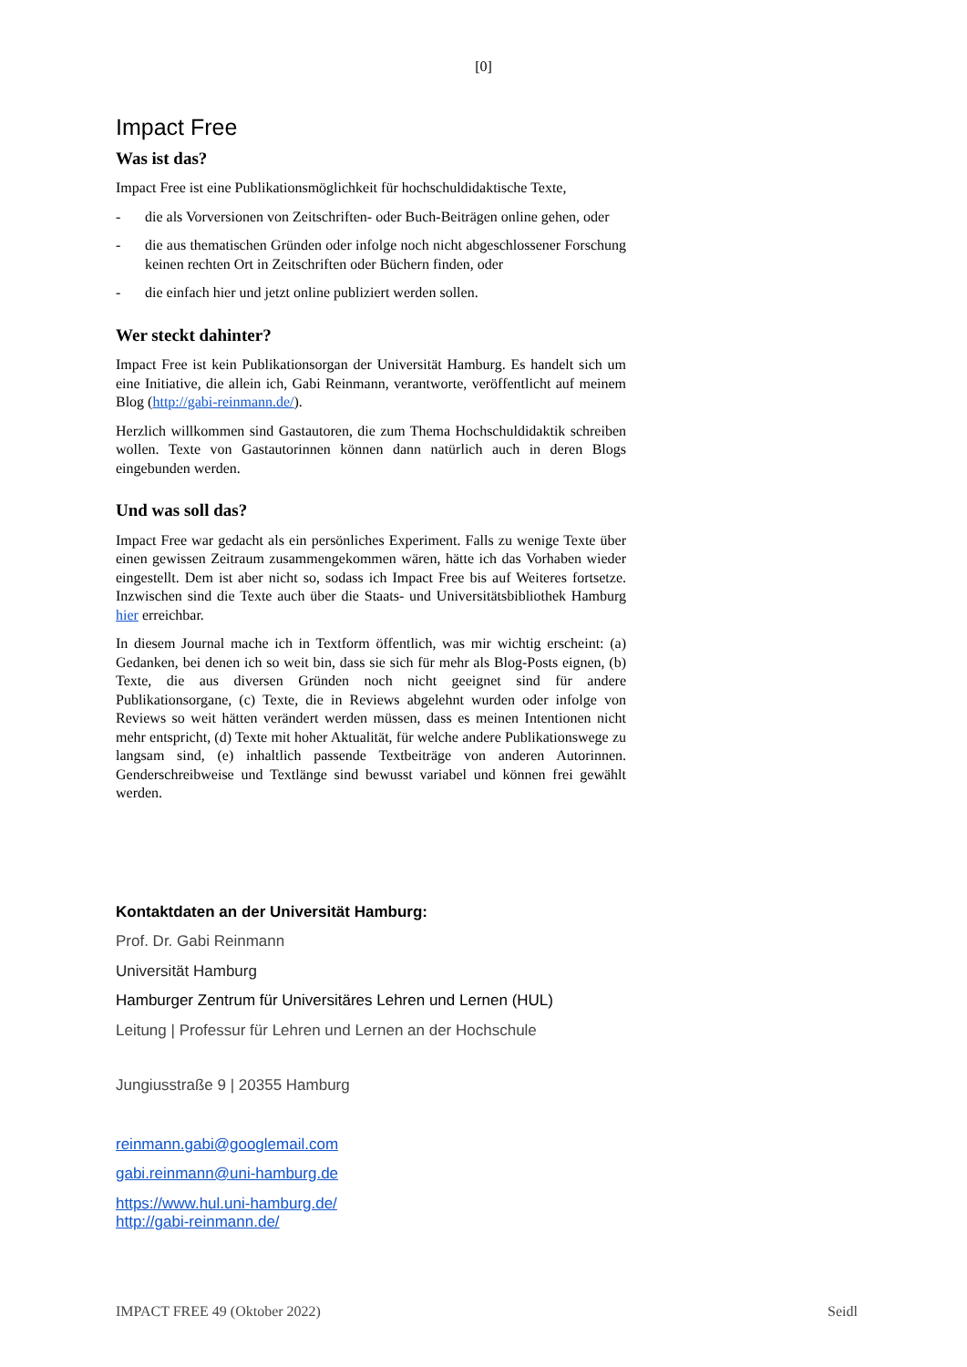[0]
Impact Free
Was ist das?
Impact Free ist eine Publikationsmöglichkeit für hochschuldidaktische Texte,
- die als Vorversionen von Zeitschriften- oder Buch-Beiträgen online gehen, oder
- die aus thematischen Gründen oder infolge noch nicht abgeschlossener Forschung keinen rechten Ort in Zeitschriften oder Büchern finden, oder
- die einfach hier und jetzt online publiziert werden sollen.
Wer steckt dahinter?
Impact Free ist kein Publikationsorgan der Universität Hamburg. Es handelt sich um eine Initiative, die allein ich, Gabi Reinmann, verantworte, veröffentlicht auf meinem Blog (http://gabi-reinmann.de/).
Herzlich willkommen sind Gastautoren, die zum Thema Hochschuldidaktik schreiben wollen. Texte von Gastautorinnen können dann natürlich auch in deren Blogs eingebunden werden.
Und was soll das?
Impact Free war gedacht als ein persönliches Experiment. Falls zu wenige Texte über einen gewissen Zeitraum zusammengekommen wären, hätte ich das Vorhaben wieder eingestellt. Dem ist aber nicht so, sodass ich Impact Free bis auf Weiteres fortsetze. Inzwischen sind die Texte auch über die Staats- und Universitätsbibliothek Hamburg hier erreichbar.
In diesem Journal mache ich in Textform öffentlich, was mir wichtig erscheint: (a) Gedanken, bei denen ich so weit bin, dass sie sich für mehr als Blog-Posts eignen, (b) Texte, die aus diversen Gründen noch nicht geeignet sind für andere Publikationsorgane, (c) Texte, die in Reviews abgelehnt wurden oder infolge von Reviews so weit hätten verändert werden müssen, dass es meinen Intentionen nicht mehr entspricht, (d) Texte mit hoher Aktualität, für welche andere Publikationswege zu langsam sind, (e) inhaltlich passende Textbeiträge von anderen Autorinnen. Genderschreibweise und Textlänge sind bewusst variabel und können frei gewählt werden.
Kontaktdaten an der Universität Hamburg:
Prof. Dr. Gabi Reinmann
Universität Hamburg
Hamburger Zentrum für Universitäres Lehren und Lernen (HUL)
Leitung | Professur für Lehren und Lernen an der Hochschule
Jungiusstraße 9 | 20355 Hamburg
reinmann.gabi@googlemail.com
gabi.reinmann@uni-hamburg.de
https://www.hul.uni-hamburg.de/
http://gabi-reinmann.de/
IMPACT FREE 49 (Oktober 2022) Seidl